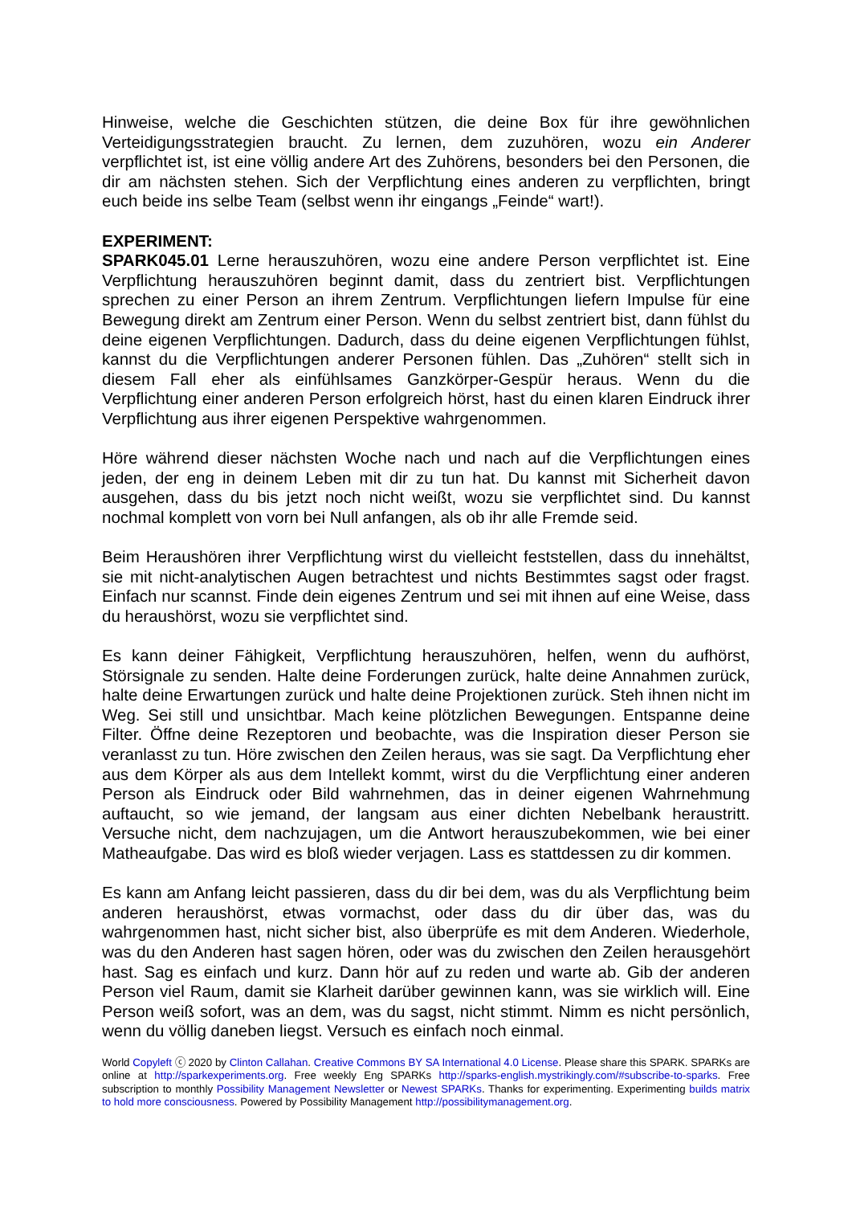Hinweise, welche die Geschichten stützen, die deine Box für ihre gewöhnlichen Verteidigungsstrategien braucht. Zu lernen, dem zuzuhören, wozu ein Anderer verpflichtet ist, ist eine völlig andere Art des Zuhörens, besonders bei den Personen, die dir am nächsten stehen. Sich der Verpflichtung eines anderen zu verpflichten, bringt euch beide ins selbe Team (selbst wenn ihr eingangs „Feinde“ wart!).
EXPERIMENT:
SPARK045.01 Lerne herauszuhören, wozu eine andere Person verpflichtet ist. Eine Verpflichtung herauszuhören beginnt damit, dass du zentriert bist. Verpflichtungen sprechen zu einer Person an ihrem Zentrum. Verpflichtungen liefern Impulse für eine Bewegung direkt am Zentrum einer Person. Wenn du selbst zentriert bist, dann fühlst du deine eigenen Verpflichtungen. Dadurch, dass du deine eigenen Verpflichtungen fühlst, kannst du die Verpflichtungen anderer Personen fühlen. Das „Zuhören“ stellt sich in diesem Fall eher als einfühlsames Ganzkörper-Gespür heraus. Wenn du die Verpflichtung einer anderen Person erfolgreich hörst, hast du einen klaren Eindruck ihrer Verpflichtung aus ihrer eigenen Perspektive wahrgenommen.
Höre während dieser nächsten Woche nach und nach auf die Verpflichtungen eines jeden, der eng in deinem Leben mit dir zu tun hat. Du kannst mit Sicherheit davon ausgehen, dass du bis jetzt noch nicht weißt, wozu sie verpflichtet sind. Du kannst nochmal komplett von vorn bei Null anfangen, als ob ihr alle Fremde seid.
Beim Heraushören ihrer Verpflichtung wirst du vielleicht feststellen, dass du innehältst, sie mit nicht-analytischen Augen betrachtest und nichts Bestimmtes sagst oder fragst. Einfach nur scannst. Finde dein eigenes Zentrum und sei mit ihnen auf eine Weise, dass du heraushörst, wozu sie verpflichtet sind.
Es kann deiner Fähigkeit, Verpflichtung herauszuhören, helfen, wenn du aufhörst, Störsignale zu senden. Halte deine Forderungen zurück, halte deine Annahmen zurück, halte deine Erwartungen zurück und halte deine Projektionen zurück. Steh ihnen nicht im Weg. Sei still und unsichtbar. Mach keine plötzlichen Bewegungen. Entspanne deine Filter. Öffne deine Rezeptoren und beobachte, was die Inspiration dieser Person sie veranlasst zu tun. Höre zwischen den Zeilen heraus, was sie sagt. Da Verpflichtung eher aus dem Körper als aus dem Intellekt kommt, wirst du die Verpflichtung einer anderen Person als Eindruck oder Bild wahrnehmen, das in deiner eigenen Wahrnehmung auftaucht, so wie jemand, der langsam aus einer dichten Nebelbank heraustritt. Versuche nicht, dem nachzujagen, um die Antwort herauszubekommen, wie bei einer Matheaufgabe. Das wird es bloß wieder verjagen. Lass es stattdessen zu dir kommen.
Es kann am Anfang leicht passieren, dass du dir bei dem, was du als Verpflichtung beim anderen heraushörst, etwas vormachst, oder dass du dir über das, was du wahrgenommen hast, nicht sicher bist, also überprüfe es mit dem Anderen. Wiederhole, was du den Anderen hast sagen hören, oder was du zwischen den Zeilen herausgehört hast. Sag es einfach und kurz. Dann hör auf zu reden und warte ab. Gib der anderen Person viel Raum, damit sie Klarheit darüber gewinnen kann, was sie wirklich will. Eine Person weiß sofort, was an dem, was du sagst, nicht stimmt. Nimm es nicht persönlich, wenn du völlig daneben liegst. Versuch es einfach noch einmal.
World Copyleft ⓒ 2020 by Clinton Callahan. Creative Commons BY SA International 4.0 License. Please share this SPARK. SPARKs are online at http://sparkexperiments.org. Free weekly Eng SPARKs http://sparks-english.mystrikingly.com/#subscribe-to-sparks. Free subscription to monthly Possibility Management Newsletter or Newest SPARKs. Thanks for experimenting. Experimenting builds matrix to hold more consciousness. Powered by Possibility Management http://possibilitymanagement.org.